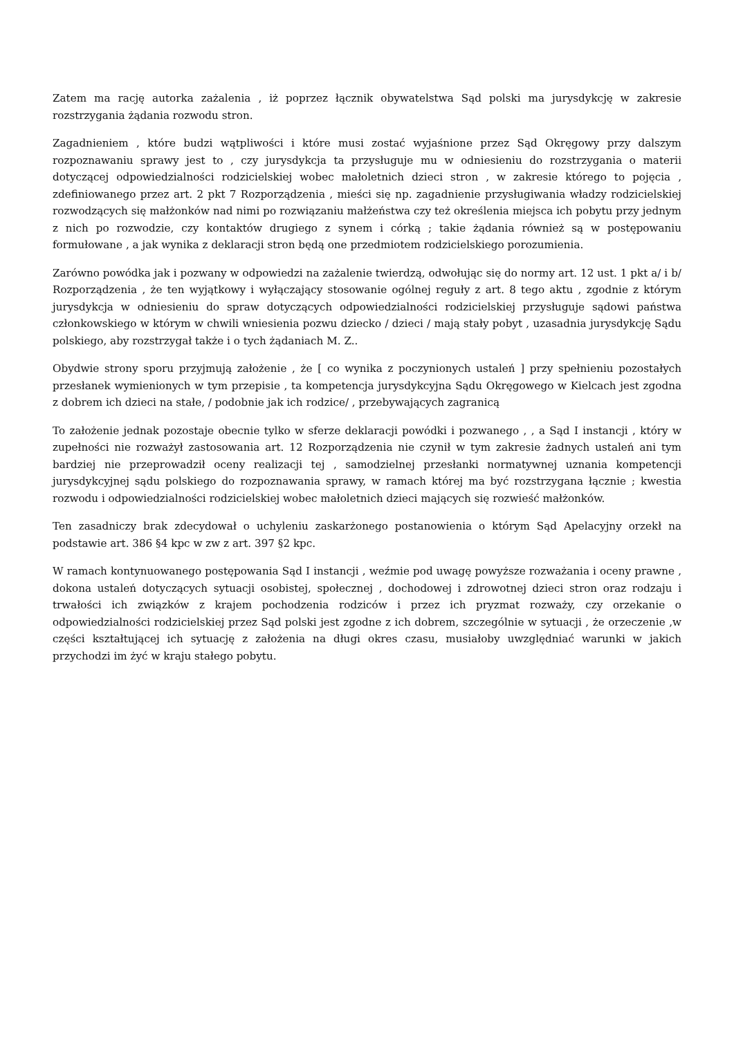Zatem ma rację autorka zażalenia , iż poprzez łącznik obywatelstwa Sąd polski ma jurysdykcję w zakresie rozstrzygania żądania rozwodu stron.
Zagadnieniem , które budzi wątpliwości i które musi zostać wyjaśnione przez Sąd Okręgowy przy dalszym rozpoznawaniu sprawy jest to , czy jurysdykcja ta przysługuje mu w odniesieniu do rozstrzygania o materii dotyczącej odpowiedzialności rodzicielskiej wobec małoletnich dzieci stron , w zakresie którego to pojęcia , zdefiniowanego przez art. 2 pkt 7 Rozporządzenia , mieści się np. zagadnienie przysługiwania władzy rodzicielskiej rozwodzących się małżonków nad nimi po rozwiązaniu małżeństwa czy też określenia miejsca ich pobytu przy jednym z nich po rozwodzie, czy kontaktów drugiego z synem i córką ; takie żądania również są w postępowaniu formułowane , a jak wynika z deklaracji stron będą one przedmiotem rodzicielskiego porozumienia.
Zarówno powódka jak i pozwany w odpowiedzi na zażalenie twierdzą, odwołując się do normy art. 12 ust. 1 pkt a/ i b/ Rozporządzenia , że ten wyjątkowy i wyłączający stosowanie ogólnej reguły z art. 8 tego aktu , zgodnie z którym jurysdykcja w odniesieniu do spraw dotyczących odpowiedzialności rodzicielskiej przysługuje sądowi państwa członkowskiego w którym w chwili wniesienia pozwu dziecko / dzieci / mają stały pobyt , uzasadnia jurysdykcję Sądu polskiego, aby rozstrzygał także i o tych żądaniach M. Z..
Obydwie strony sporu przyjmują założenie , że [ co wynika z poczynionych ustaleń ] przy spełnieniu pozostałych przesłanek wymienionych w tym przepisie , ta kompetencja jurysdykcyjna Sądu Okręgowego w Kielcach jest zgodna z dobrem ich dzieci na stałe, / podobnie jak ich rodzice/ , przebywających zagranicą
To założenie jednak pozostaje obecnie tylko w sferze deklaracji powódki i pozwanego , , a Sąd I instancji , który w zupełności nie rozważył zastosowania art. 12 Rozporządzenia nie czynił w tym zakresie żadnych ustaleń ani tym bardziej nie przeprowadził oceny realizacji tej , samodzielnej przesłanki normatywnej uznania kompetencji jurysdykcyjnej sądu polskiego do rozpoznawania sprawy, w ramach której ma być rozstrzygana łącznie ; kwestia rozwodu i odpowiedzialności rodzicielskiej wobec małoletnich dzieci mających się rozwieść małżonków.
Ten zasadniczy brak zdecydował o uchyleniu zaskarżonego postanowienia o którym Sąd Apelacyjny orzekł na podstawie art. 386 §4 kpc w zw z art. 397 §2 kpc.
W ramach kontynuowanego postępowania Sąd I instancji , weźmie pod uwagę powyższe rozważania i oceny prawne , dokona ustaleń dotyczących sytuacji osobistej, społecznej , dochodowej i zdrowotnej dzieci stron oraz rodzaju i trwałości ich związków z krajem pochodzenia rodziców i przez ich pryzmat rozważy, czy orzekanie o odpowiedzialności rodzicielskiej przez Sąd polski jest zgodne z ich dobrem, szczególnie w sytuacji , że orzeczenie ,w części kształtującej ich sytuację z założenia na długi okres czasu, musiałoby uwzględniać warunki w jakich przychodzi im żyć w kraju stałego pobytu.